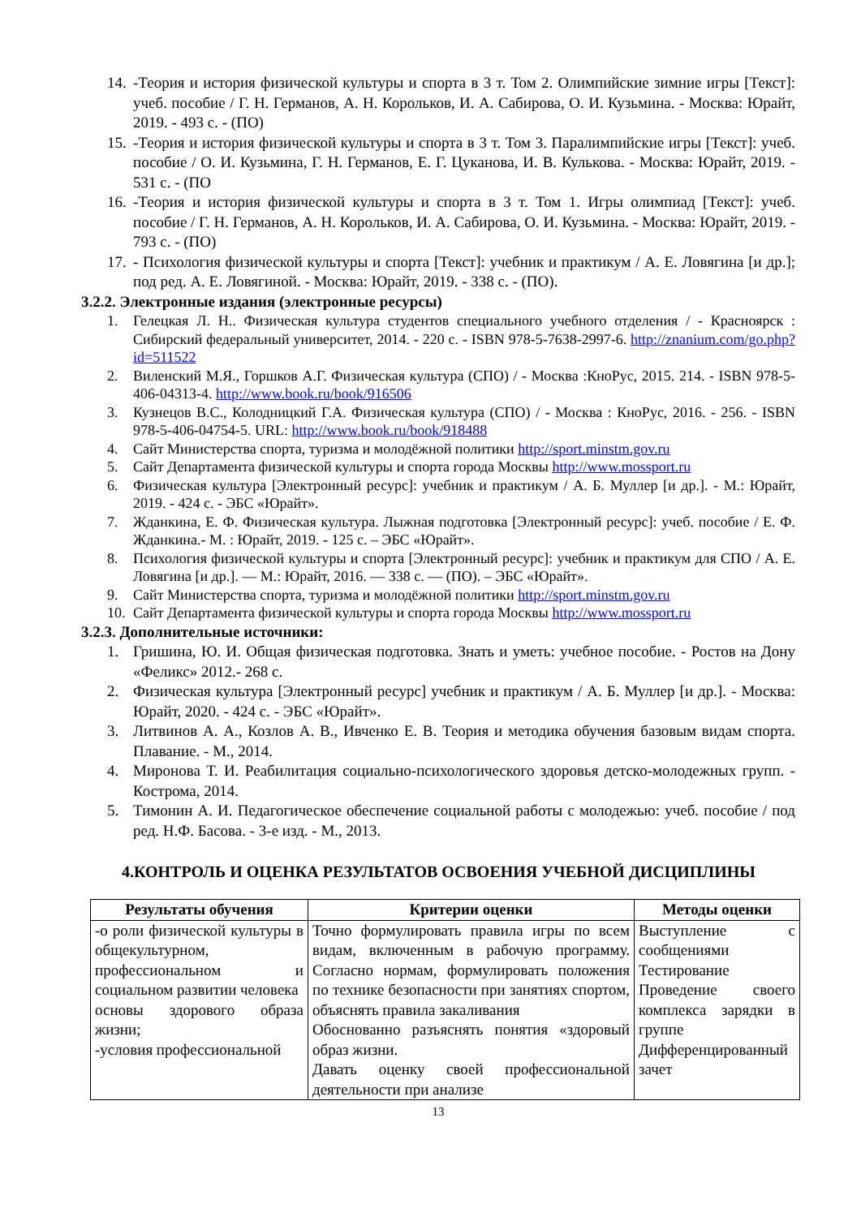14. -Теория и история физической культуры и спорта в 3 т. Том 2. Олимпийские зимние игры [Текст]: учеб. пособие / Г. Н. Германов, А. Н. Корольков, И. А. Сабирова, О. И. Кузьмина. - Москва: Юрайт, 2019. - 493 с. - (ПО)
15. -Теория и история физической культуры и спорта в 3 т. Том 3. Паралимпийские игры [Текст]: учеб. пособие / О. И. Кузьмина, Г. Н. Германов, Е. Г. Цуканова, И. В. Кулькова. - Москва: Юрайт, 2019. - 531 с. - (ПО
16. -Теория и история физической культуры и спорта в 3 т. Том 1. Игры олимпиад [Текст]: учеб. пособие / Г. Н. Германов, А. Н. Корольков, И. А. Сабирова, О. И. Кузьмина. - Москва: Юрайт, 2019. - 793 с. - (ПО)
17. - Психология физической культуры и спорта [Текст]: учебник и практикум / А. Е. Ловягина [и др.]; под ред. А. Е. Ловягиной. - Москва: Юрайт, 2019. - 338 с. - (ПО).
3.2.2. Электронные издания (электронные ресурсы)
1. Гелецкая Л. Н.. Физическая культура студентов специального учебного отделения / - Красноярск : Сибирский федеральный университет, 2014. - 220 с. - ISBN 978-5-7638-2997-6. http://znanium.com/go.php?id=511522
2. Виленский М.Я., Горшков А.Г. Физическая культура (СПО) / - Москва :КноРус, 2015. 214. - ISBN 978-5-406-04313-4. http://www.book.ru/book/916506
3. Кузнецов В.С., Колодницкий Г.А. Физическая культура (СПО) / - Москва : КноРус, 2016. - 256. - ISBN 978-5-406-04754-5. URL: http://www.book.ru/book/918488
4. Сайт Министерства спорта, туризма и молодёжной политики http://sport.minstm.gov.ru
5. Сайт Департамента физической культуры и спорта города Москвы http://www.mossport.ru
6. Физическая культура [Электронный ресурс]: учебник и практикум / А. Б. Муллер [и др.]. - М.: Юрайт, 2019. - 424 с. - ЭБС «Юрайт».
7. Жданкина, Е. Ф. Физическая культура. Лыжная подготовка [Электронный ресурс]: учеб. пособие / Е. Ф. Жданкина.- М. : Юрайт, 2019. - 125 с. – ЭБС «Юрайт».
8. Психология физической культуры и спорта [Электронный ресурс]: учебник и практикум для СПО / А. Е. Ловягина [и др.]. — М.: Юрайт, 2016. — 338 с. — (ПО). – ЭБС «Юрайт».
9. Сайт Министерства спорта, туризма и молодёжной политики http://sport.minstm.gov.ru
10. Сайт Департамента физической культуры и спорта города Москвы http://www.mossport.ru
3.2.3. Дополнительные источники:
1. Гришина, Ю. И. Общая физическая подготовка. Знать и уметь: учебное пособие. - Ростов на Дону «Феликс» 2012.- 268 с.
2. Физическая культура [Электронный ресурс] учебник и практикум / А. Б. Муллер [и др.]. - Москва: Юрайт, 2020. - 424 с. - ЭБС «Юрайт».
3. Литвинов А. А., Козлов А. В., Ивченко Е. В. Теория и методика обучения базовым видам спорта. Плавание. - М., 2014.
4. Миронова Т. И. Реабилитация социально-психологического здоровья детско-молодежных групп. - Кострома, 2014.
5. Тимонин А. И. Педагогическое обеспечение социальной работы с молодежью: учеб. пособие / под ред. Н.Ф. Басова. - 3-е изд. - М., 2013.
4.КОНТРОЛЬ И ОЦЕНКА РЕЗУЛЬТАТОВ ОСВОЕНИЯ УЧЕБНОЙ ДИСЦИПЛИНЫ
| Результаты обучения | Критерии оценки | Методы оценки |
| --- | --- | --- |
| -о роли физической культуры в общекультурном, профессиональном и социальном развитии человека основы здорового образа жизни; -условия профессиональной | Точно формулировать правила игры по всем видам, включенным в рабочую программу. Согласно нормам, формулировать положения по технике безопасности при занятиях спортом, объяснять правила закаливания Обоснованно разъяснять понятия «здоровый образ жизни. Давать оценку своей профессиональной деятельности при анализе | Выступление с сообщениями Тестирование Проведение своего комплекса зарядки в группе Дифференцированный зачет |
13